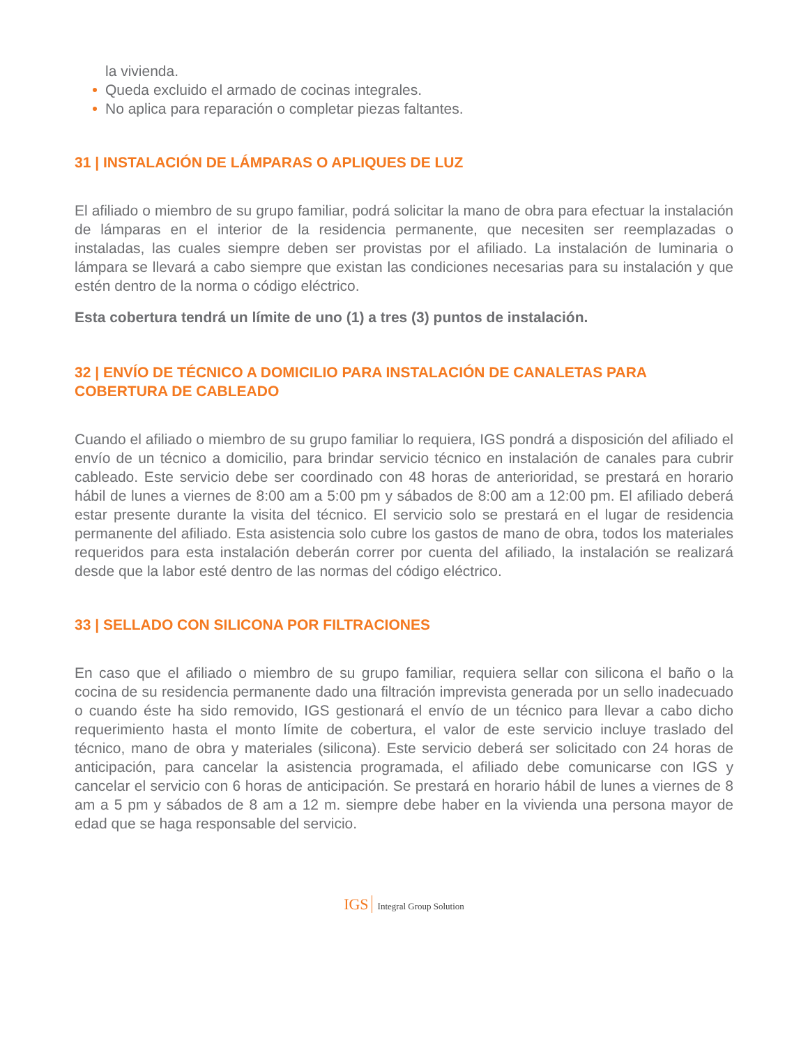la vivienda.
Queda excluido el armado de cocinas integrales.
No aplica para reparación o completar piezas faltantes.
31 | INSTALACIÓN DE LÁMPARAS O APLIQUES DE LUZ
El afiliado o miembro de su grupo familiar, podrá solicitar la mano de obra para efectuar la instalación de lámparas en el interior de la residencia permanente, que necesiten ser reemplazadas o instaladas, las cuales siempre deben ser provistas por el afiliado. La instalación de luminaria o lámpara se llevará a cabo siempre que existan las condiciones necesarias para su instalación y que estén dentro de la norma o código eléctrico.
Esta cobertura tendrá un límite de uno (1) a tres (3) puntos de instalación.
32 | ENVÍO DE TÉCNICO A DOMICILIO PARA INSTALACIÓN DE CANALETAS PARA COBERTURA DE CABLEADO
Cuando el afiliado o miembro de su grupo familiar lo requiera, IGS pondrá a disposición del afiliado el envío de un técnico a domicilio, para brindar servicio técnico en instalación de canales para cubrir cableado. Este servicio debe ser coordinado con 48 horas de anterioridad, se prestará en horario hábil de lunes a viernes de 8:00 am a 5:00 pm y sábados de 8:00 am a 12:00 pm. El afiliado deberá estar presente durante la visita del técnico. El servicio solo se prestará en el lugar de residencia permanente del afiliado. Esta asistencia solo cubre los gastos de mano de obra, todos los materiales requeridos para esta instalación deberán correr por cuenta del afiliado, la instalación se realizará desde que la labor esté dentro de las normas del código eléctrico.
33 | SELLADO CON SILICONA POR FILTRACIONES
En caso que el afiliado o miembro de su grupo familiar, requiera sellar con silicona el baño o la cocina de su residencia permanente dado una filtración imprevista generada por un sello inadecuado o cuando éste ha sido removido, IGS gestionará el envío de un técnico para llevar a cabo dicho requerimiento hasta el monto límite de cobertura, el valor de este servicio incluye traslado del técnico, mano de obra y materiales (silicona). Este servicio deberá ser solicitado con 24 horas de anticipación, para cancelar la asistencia programada, el afiliado debe comunicarse con IGS y cancelar el servicio con 6 horas de anticipación. Se prestará en horario hábil de lunes a viernes de 8 am a 5 pm y sábados de 8 am a 12 m. siempre debe haber en la vivienda una persona mayor de edad que se haga responsable del servicio.
IGS Integral Group Solution